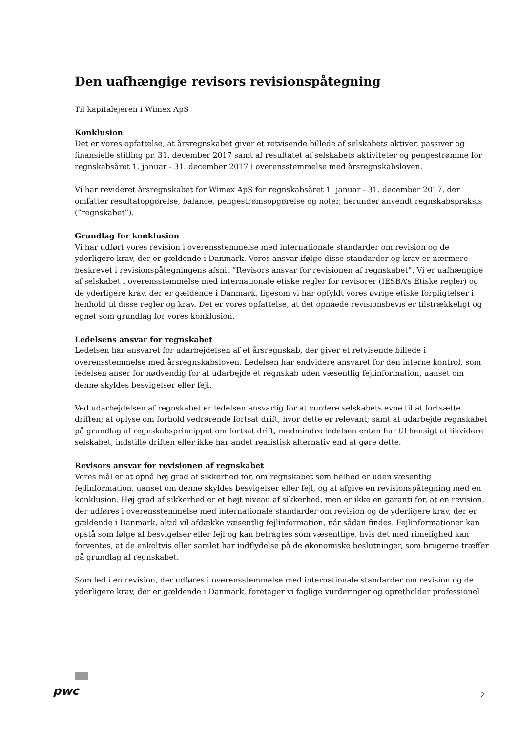Den uafhængige revisors revisionspåtegning
Til kapitalejeren i Wimex ApS
Konklusion
Det er vores opfattelse, at årsregnskabet giver et retvisende billede af selskabets aktiver, passiver og finansielle stilling pr. 31. december 2017 samt af resultatet af selskabets aktiviteter og pengestrømme for regnskabsåret 1. januar - 31. december 2017 i overensstemmelse med årsregnskabsloven.
Vi har revideret årsregnskabet for Wimex ApS for regnskabsåret 1. januar - 31. december 2017, der omfatter resultatopgørelse, balance, pengestrømsopgørelse og noter, herunder anvendt regnskabspraksis (”regnskabet”).
Grundlag for konklusion
Vi har udført vores revision i overensstemmelse med internationale standarder om revision og de yderligere krav, der er gældende i Danmark. Vores ansvar ifølge disse standarder og krav er nærmere beskrevet i revisionspåtegningens afsnit ”Revisors ansvar for revisionen af regnskabet”. Vi er uafhængige af selskabet i overensstemmelse med internationale etiske regler for revisorer (IESBA’s Etiske regler) og de yderligere krav, der er gældende i Danmark, ligesom vi har opfyldt vores øvrige etiske forpligtelser i henhold til disse regler og krav. Det er vores opfattelse, at det opnåede revisionsbevis er tilstrækkeligt og egnet som grundlag for vores konklusion.
Ledelsens ansvar for regnskabet
Ledelsen har ansvaret for udarbejdelsen af et årsregnskab, der giver et retvisende billede i overensstemmelse med årsregnskabsloven. Ledelsen har endvidere ansvaret for den interne kontrol, som ledelsen anser for nødvendig for at udarbejde et regnskab uden væsentlig fejlinformation, uanset om denne skyldes besvigelser eller fejl.
Ved udarbejdelsen af regnskabet er ledelsen ansvarlig for at vurdere selskabets evne til at fortsætte driften; at oplyse om forhold vedrørende fortsat drift, hvor dette er relevant; samt at udarbejde regnskabet på grundlag af regnskabsprincippet om fortsat drift, medmindre ledelsen enten har til hensigt at likvidere selskabet, indstille driften eller ikke har andet realistisk alternativ end at gøre dette.
Revisors ansvar for revisionen af regnskabet
Vores mål er at opnå høj grad af sikkerhed for, om regnskabet som helhed er uden væsentlig fejlinformation, uanset om denne skyldes besvigelser eller fejl, og at afgive en revisionspåtegning med en konklusion. Høj grad af sikkerhed er et højt niveau af sikkerhed, men er ikke en garanti for, at en revision, der udføres i overensstemmelse med internationale standarder om revision og de yderligere krav, der er gældende i Danmark, altid vil afdække væsentlig fejlinformation, når sådan findes. Fejlinformationer kan opstå som følge af besvigelser eller fejl og kan betragtes som væsentlige, hvis det med rimelighed kan forventes, at de enkeltvis eller samlet har indflydelse på de økonomiske beslutninger, som brugerne træffer på grundlag af regnskabet.
Som led i en revision, der udføres i overensstemmelse med internationale standarder om revision og de yderligere krav, der er gældende i Danmark, foretager vi faglige vurderinger og opretholder professionel
pwc 2